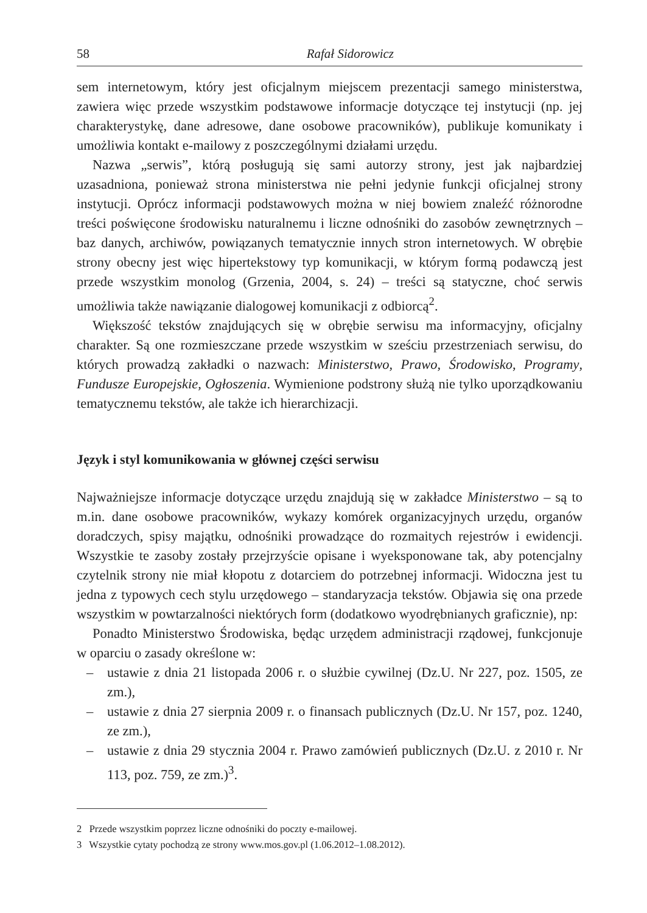58 Rafał Sidorowicz
sem internetowym, który jest oficjalnym miejscem prezentacji samego ministerstwa, zawiera więc przede wszystkim podstawowe informacje dotyczące tej instytucji (np. jej charakterystykę, dane adresowe, dane osobowe pracowników), publikuje komunikaty i umożliwia kontakt e-mailowy z poszczególnymi działami urzędu.
Nazwa „serwis”, którą posługują się sami autorzy strony, jest jak najbardziej uzasadniona, ponieważ strona ministerstwa nie pełni jedynie funkcji oficjalnej strony instytucji. Oprócz informacji podstawowych można w niej bowiem znaleźć różnorodne treści poświęcone środowisku naturalnemu i liczne odnośniki do zasobów zewnętrznych – baz danych, archiwów, powiązanych tematycznie innych stron internetowych. W obrębie strony obecny jest więc hipertekstowy typ komunikacji, w którym formą podawczą jest przede wszystkim monolog (Grzenia, 2004, s. 24) – treści są statyczne, choć serwis umożliwia także nawiązanie dialogowej komunikacji z odbiorcą<sup>2</sup>.
Większość tekstów znajdujących się w obrębie serwisu ma informacyjny, oficjalny charakter. Są one rozmieszczane przede wszystkim w sześciu przestrzeniach serwisu, do których prowadzą zakładki o nazwach: Ministerstwo, Prawo, Środowisko, Programy, Fundusze Europejskie, Ogłoszenia. Wymienione podstrony służą nie tylko uporządkowaniu tematycznemu tekstów, ale także ich hierarchizacji.
Język i styl komunikowania w głównej części serwisu
Najważniejsze informacje dotyczące urzędu znajdują się w zakładce Ministerstwo – są to m.in. dane osobowe pracowników, wykazy komórek organizacyjnych urzędu, organów doradczych, spisy majątku, odnośniki prowadzące do rozmaitych rejestrów i ewidencji. Wszystkie te zasoby zostały przejrzyście opisane i wyeksponowane tak, aby potencjalny czytelnik strony nie miał kłopotu z dotarciem do potrzebnej informacji. Widoczna jest tu jedna z typowych cech stylu urzędowego – standaryzacja tekstów. Objawia się ona przede wszystkim w powtarzalności niektórych form (dodatkowo wyodrębnianych graficznie), np:
Ponadto Ministerstwo Środowiska, będąc urzędem administracji rządowej, funkcjonuje w oparciu o zasady określone w:
– ustawie z dnia 21 listopada 2006 r. o służbie cywilnej (Dz.U. Nr 227, poz. 1505, ze zm.),
– ustawie z dnia 27 sierpnia 2009 r. o finansach publicznych (Dz.U. Nr 157, poz. 1240, ze zm.),
– ustawie z dnia 29 stycznia 2004 r. Prawo zamówień publicznych (Dz.U. z 2010 r. Nr 113, poz. 759, ze zm.)<sup>3</sup>.
2 Przede wszystkim poprzez liczne odnośniki do poczty e-mailowej.
3 Wszystkie cytaty pochodzą ze strony www.mos.gov.pl (1.06.2012–1.08.2012).